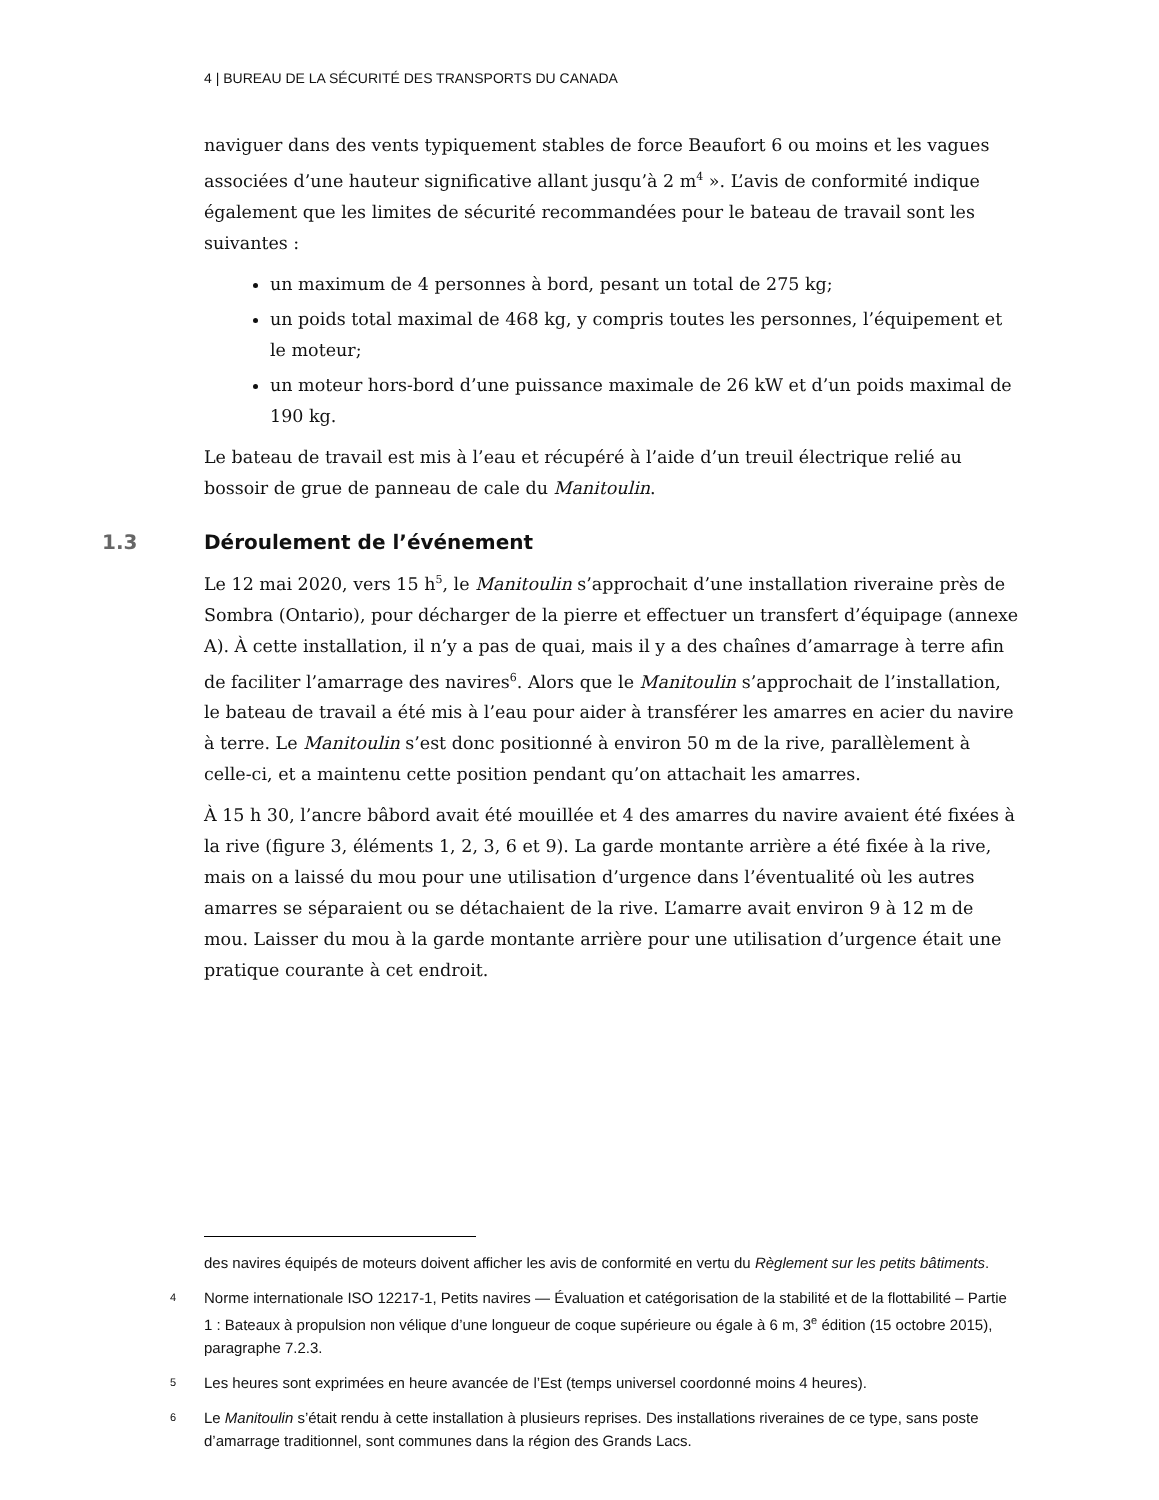4 | BUREAU DE LA SÉCURITÉ DES TRANSPORTS DU CANADA
naviguer dans des vents typiquement stables de force Beaufort 6 ou moins et les vagues associées d’une hauteur significative allant jusqu’à 2 m<sup>4</sup> ». L’avis de conformité indique également que les limites de sécurité recommandées pour le bateau de travail sont les suivantes :
un maximum de 4 personnes à bord, pesant un total de 275 kg;
un poids total maximal de 468 kg, y compris toutes les personnes, l’équipement et le moteur;
un moteur hors-bord d’une puissance maximale de 26 kW et d’un poids maximal de 190 kg.
Le bateau de travail est mis à l’eau et récupéré à l’aide d’un treuil électrique relié au bossoir de grue de panneau de cale du Manitoulin.
1.3 Déroulement de l’événement
Le 12 mai 2020, vers 15 h<sup>5</sup>, le Manitoulin s’approchait d’une installation riveraine près de Sombra (Ontario), pour décharger de la pierre et effectuer un transfert d’équipage (annexe A). À cette installation, il n’y a pas de quai, mais il y a des chaînes d’amarrage à terre afin de faciliter l’amarrage des navires<sup>6</sup>. Alors que le Manitoulin s’approchait de l’installation, le bateau de travail a été mis à l’eau pour aider à transférer les amarres en acier du navire à terre. Le Manitoulin s’est donc positionné à environ 50 m de la rive, parallèlement à celle-ci, et a maintenu cette position pendant qu’on attachait les amarres.
À 15 h 30, l’ancre bâbord avait été mouillée et 4 des amarres du navire avaient été fixées à la rive (figure 3, éléments 1, 2, 3, 6 et 9). La garde montante arrière a été fixée à la rive, mais on a laissé du mou pour une utilisation d’urgence dans l’éventualité où les autres amarres se séparaient ou se détachaient de la rive. L’amarre avait environ 9 à 12 m de mou. Laisser du mou à la garde montante arrière pour une utilisation d’urgence était une pratique courante à cet endroit.
des navires équipés de moteurs doivent afficher les avis de conformité en vertu du Règlement sur les petits bâtiments.
4
Norme internationale ISO 12217-1, Petits navires — Évaluation et catégorisation de la stabilité et de la flottabilité – Partie 1 : Bateaux à propulsion non vélique d’une longueur de coque supérieure ou égale à 6 m, 3<sup>e</sup> édition (15 octobre 2015), paragraphe 7.2.3.
5
Les heures sont exprimées en heure avancée de l’Est (temps universel coordonné moins 4 heures).
6
Le Manitoulin s’était rendu à cette installation à plusieurs reprises. Des installations riveraines de ce type, sans poste d’amarrage traditionnel, sont communes dans la région des Grands Lacs.